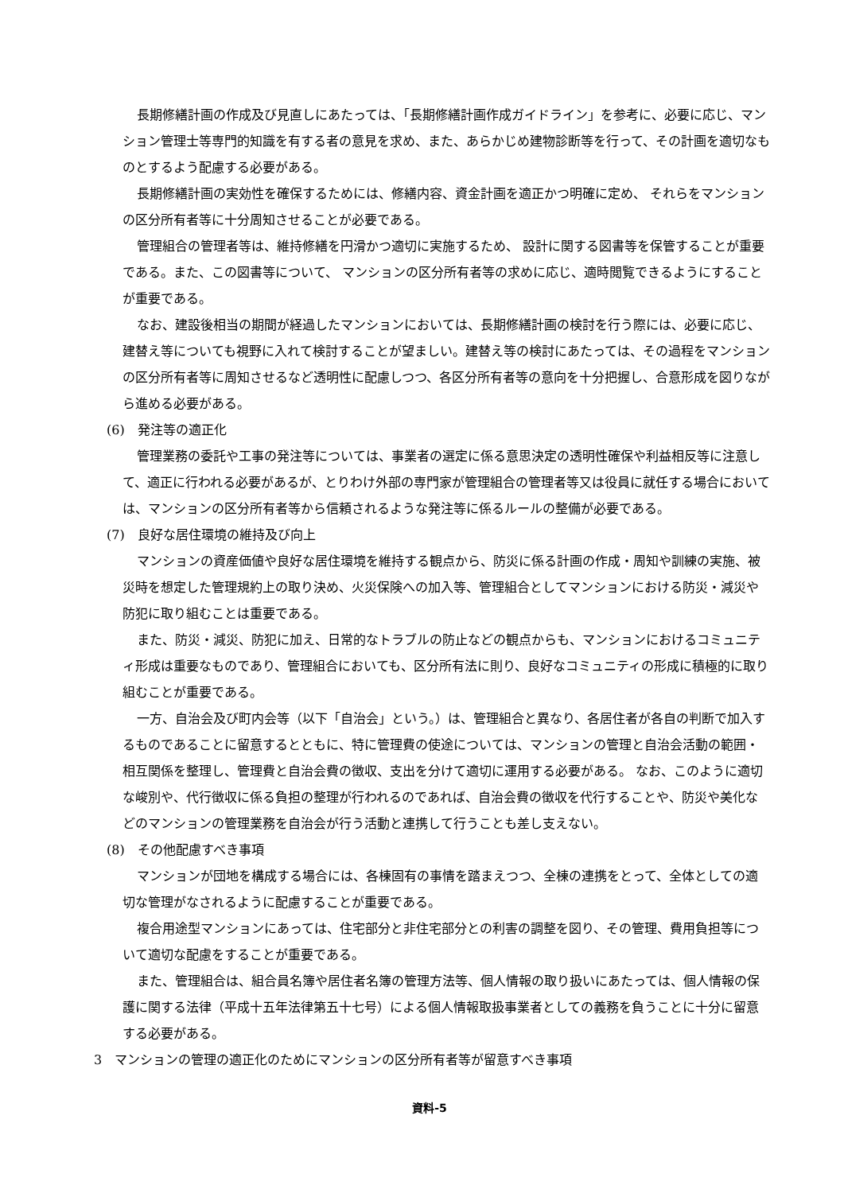長期修繕計画の作成及び見直しにあたっては、「長期修繕計画作成ガイドライン」を参考に、必要に応じ、マンション管理士等専門的知識を有する者の意見を求め、また、あらかじめ建物診断等を行って、その計画を適切なものとするよう配慮する必要がある。
長期修繕計画の実効性を確保するためには、修繕内容、資金計画を適正かつ明確に定め、 それらをマンションの区分所有者等に十分周知させることが必要である。
管理組合の管理者等は、維持修繕を円滑かつ適切に実施するため、 設計に関する図書等を保管することが重要である。また、この図書等について、 マンションの区分所有者等の求めに応じ、適時閲覧できるようにすることが重要である。
なお、建設後相当の期間が経過したマンションにおいては、長期修繕計画の検討を行う際には、必要に応じ、建替え等についても視野に入れて検討することが望ましい。建替え等の検討にあたっては、その過程をマンションの区分所有者等に周知させるなど透明性に配慮しつつ、各区分所有者等の意向を十分把握し、合意形成を図りながら進める必要がある。
(6)　発注等の適正化
管理業務の委託や工事の発注等については、事業者の選定に係る意思決定の透明性確保や利益相反等に注意して、適正に行われる必要があるが、とりわけ外部の専門家が管理組合の管理者等又は役員に就任する場合においては、マンションの区分所有者等から信頼されるような発注等に係るルールの整備が必要である。
(7)　良好な居住環境の維持及び向上
マンションの資産価値や良好な居住環境を維持する観点から、防災に係る計画の作成・周知や訓練の実施、被災時を想定した管理規約上の取り決め、火災保険への加入等、管理組合としてマンションにおける防災・減災や防犯に取り組むことは重要である。
また、防災・減災、防犯に加え、日常的なトラブルの防止などの観点からも、マンションにおけるコミュニティ形成は重要なものであり、管理組合においても、区分所有法に則り、良好なコミュニティの形成に積極的に取り組むことが重要である。
一方、自治会及び町内会等（以下「自治会」という。）は、管理組合と異なり、各居住者が各自の判断で加入するものであることに留意するとともに、特に管理費の使途については、マンションの管理と自治会活動の範囲・相互関係を整理し、管理費と自治会費の徴収、支出を分けて適切に運用する必要がある。 なお、このように適切な峻別や、代行徴収に係る負担の整理が行われるのであれば、自治会費の徴収を代行することや、防災や美化などのマンションの管理業務を自治会が行う活動と連携して行うことも差し支えない。
(8)　その他配慮すべき事項
マンションが団地を構成する場合には、各棟固有の事情を踏まえつつ、全棟の連携をとって、全体としての適切な管理がなされるように配慮することが重要である。
複合用途型マンションにあっては、住宅部分と非住宅部分との利害の調整を図り、その管理、費用負担等について適切な配慮をすることが重要である。
また、管理組合は、組合員名簿や居住者名簿の管理方法等、個人情報の取り扱いにあたっては、個人情報の保護に関する法律（平成十五年法律第五十七号）による個人情報取扱事業者としての義務を負うことに十分に留意する必要がある。
3　マンションの管理の適正化のためにマンションの区分所有者等が留意すべき事項
資料-5